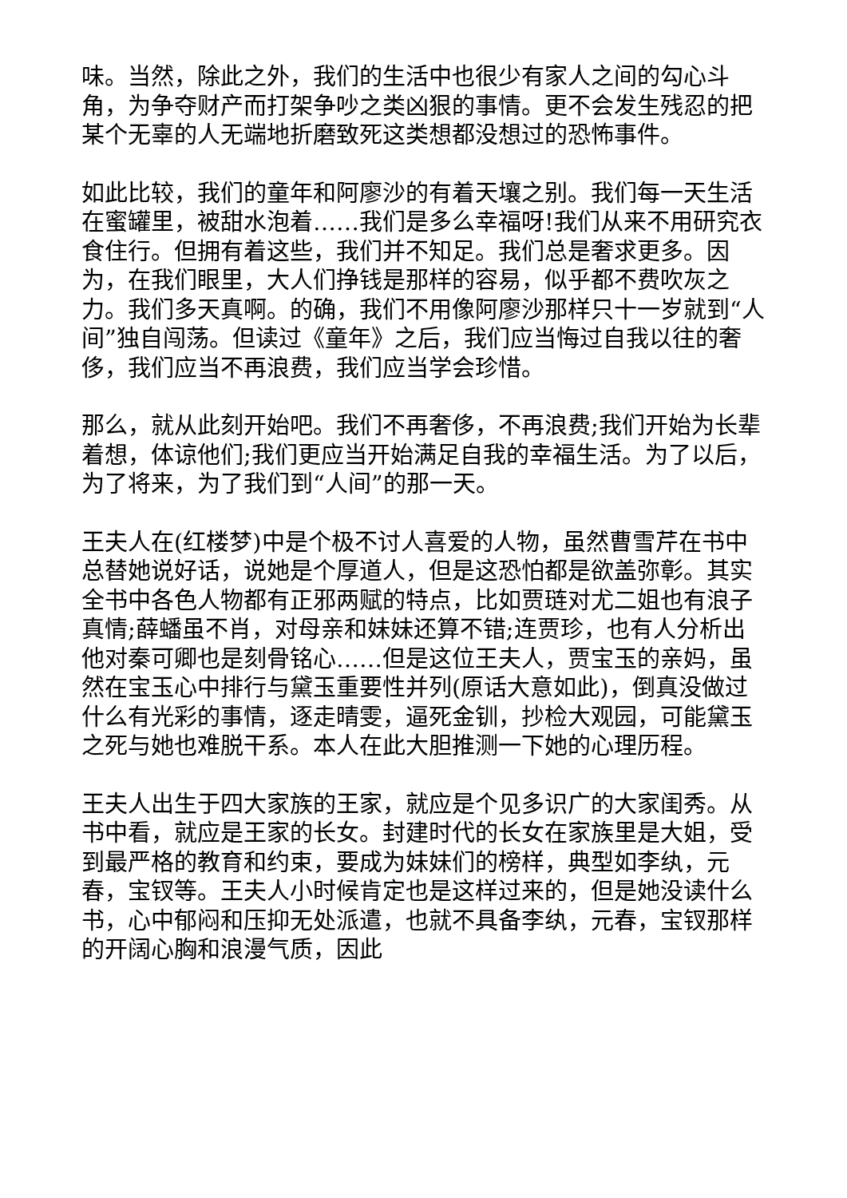味。当然，除此之外，我们的生活中也很少有家人之间的勾心斗角，为争夺财产而打架争吵之类凶狠的事情。更不会发生残忍的把某个无辜的人无端地折磨致死这类想都没想过的恐怖事件。
如此比较，我们的童年和阿廖沙的有着天壤之别。我们每一天生活在蜜罐里，被甜水泡着……我们是多么幸福呀!我们从来不用研究衣食住行。但拥有着这些，我们并不知足。我们总是奢求更多。因为，在我们眼里，大人们挣钱是那样的容易，似乎都不费吹灰之力。我们多天真啊。的确，我们不用像阿廖沙那样只十一岁就到“人间”独自闯荡。但读过《童年》之后，我们应当悔过自我以往的奢侈，我们应当不再浪费，我们应当学会珍惜。
那么，就从此刻开始吧。我们不再奢侈，不再浪费;我们开始为长辈着想，体谅他们;我们更应当开始满足自我的幸福生活。为了以后，为了将来，为了我们到“人间”的那一天。
王夫人在(红楼梦)中是个极不讨人喜爱的人物，虽然曹雪芹在书中总替她说好话，说她是个厚道人，但是这恐怕都是欲盖弥彰。其实全书中各色人物都有正邪两赋的特点，比如贾琏对尤二姐也有浪子真情;薛蟠虽不肖，对母亲和妹妹还算不错;连贾珍，也有人分析出他对秦可卿也是刻骨铭心……但是这位王夫人，贾宝玉的亲妈，虽然在宝玉心中排行与黛玉重要性并列(原话大意如此)，倒真没做过什么有光彩的事情，逐走晴雯，逼死金钏，抄检大观园，可能黛玉之死与她也难脱干系。本人在此大胆推测一下她的心理历程。
王夫人出生于四大家族的王家，就应是个见多识广的大家闺秀。从书中看，就应是王家的长女。封建时代的长女在家族里是大姐，受到最严格的教育和约束，要成为妹妹们的榜样，典型如李纨，元春，宝钗等。王夫人小时候肯定也是这样过来的，但是她没读什么书，心中郁闷和压抑无处派遣，也就不具备李纨，元春，宝钗那样的开阔心胸和浪漫气质，因此